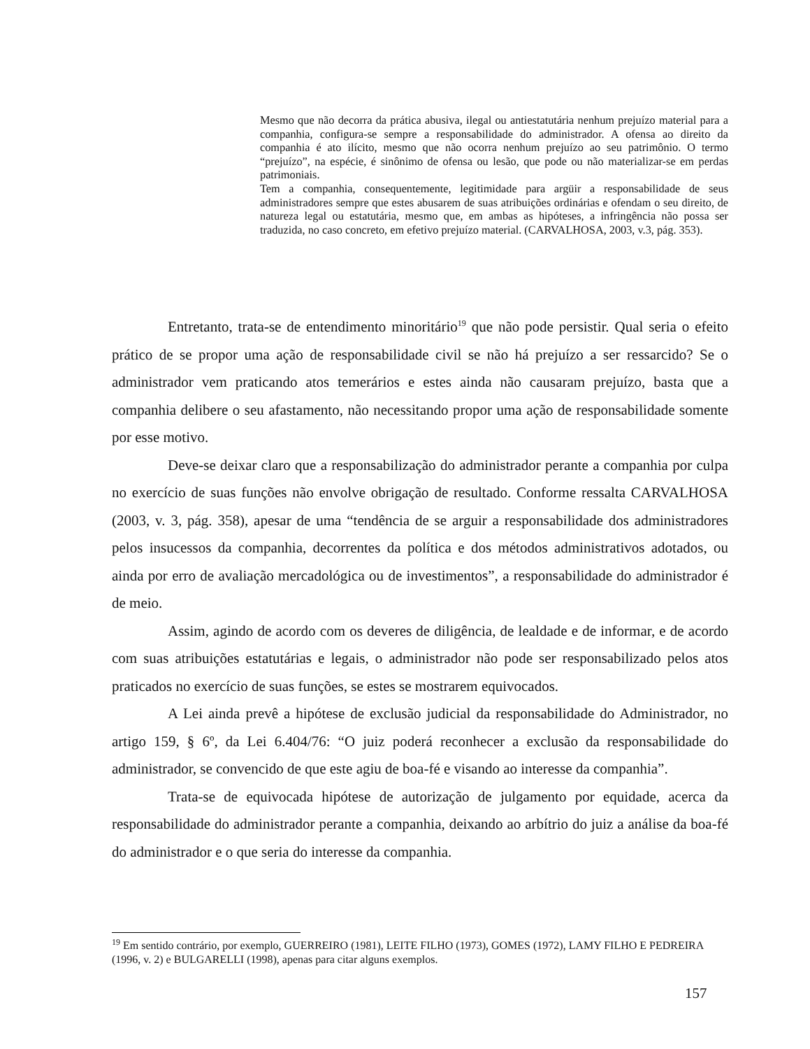Mesmo que não decorra da prática abusiva, ilegal ou antiestatutária nenhum prejuízo material para a companhia, configura-se sempre a responsabilidade do administrador. A ofensa ao direito da companhia é ato ilícito, mesmo que não ocorra nenhum prejuízo ao seu patrimônio. O termo “prejuízo”, na espécie, é sinônimo de ofensa ou lesão, que pode ou não materializar-se em perdas patrimoniais.
Tem a companhia, consequentemente, legitimidade para argüir a responsabilidade de seus administradores sempre que estes abusarem de suas atribuições ordinárias e ofendam o seu direito, de natureza legal ou estatutária, mesmo que, em ambas as hipóteses, a infringência não possa ser traduzida, no caso concreto, em efetivo prejuízo material. (CARVALHOSA, 2003, v.3, pág. 353).
Entretanto, trata-se de entendimento minoritário<sup>19</sup> que não pode persistir. Qual seria o efeito prático de se propor uma ação de responsabilidade civil se não há prejuízo a ser ressarcido? Se o administrador vem praticando atos temerários e estes ainda não causaram prejuízo, basta que a companhia delibere o seu afastamento, não necessitando propor uma ação de responsabilidade somente por esse motivo.
Deve-se deixar claro que a responsabilização do administrador perante a companhia por culpa no exercício de suas funções não envolve obrigação de resultado. Conforme ressalta CARVALHOSA (2003, v. 3, pág. 358), apesar de uma “tendência de se arguir a responsabilidade dos administradores pelos insucessos da companhia, decorrentes da política e dos métodos administrativos adotados, ou ainda por erro de avaliação mercadológica ou de investimentos”, a responsabilidade do administrador é de meio.
Assim, agindo de acordo com os deveres de diligência, de lealdade e de informar, e de acordo com suas atribuições estatutárias e legais, o administrador não pode ser responsabilizado pelos atos praticados no exercício de suas funções, se estes se mostrarem equivocados.
A Lei ainda prevê a hipótese de exclusão judicial da responsabilidade do Administrador, no artigo 159, § 6º, da Lei 6.404/76: “O juiz poderá reconhecer a exclusão da responsabilidade do administrador, se convencido de que este agiu de boa-fé e visando ao interesse da companhia”.
Trata-se de equivocada hipótese de autorização de julgamento por equidade, acerca da responsabilidade do administrador perante a companhia, deixando ao arbítrio do juiz a análise da boa-fé do administrador e o que seria do interesse da companhia.
<sup>19</sup> Em sentido contrário, por exemplo, GUERREIRO (1981), LEITE FILHO (1973), GOMES (1972), LAMY FILHO E PEDREIRA (1996, v. 2) e BULGARELLI (1998), apenas para citar alguns exemplos.
157